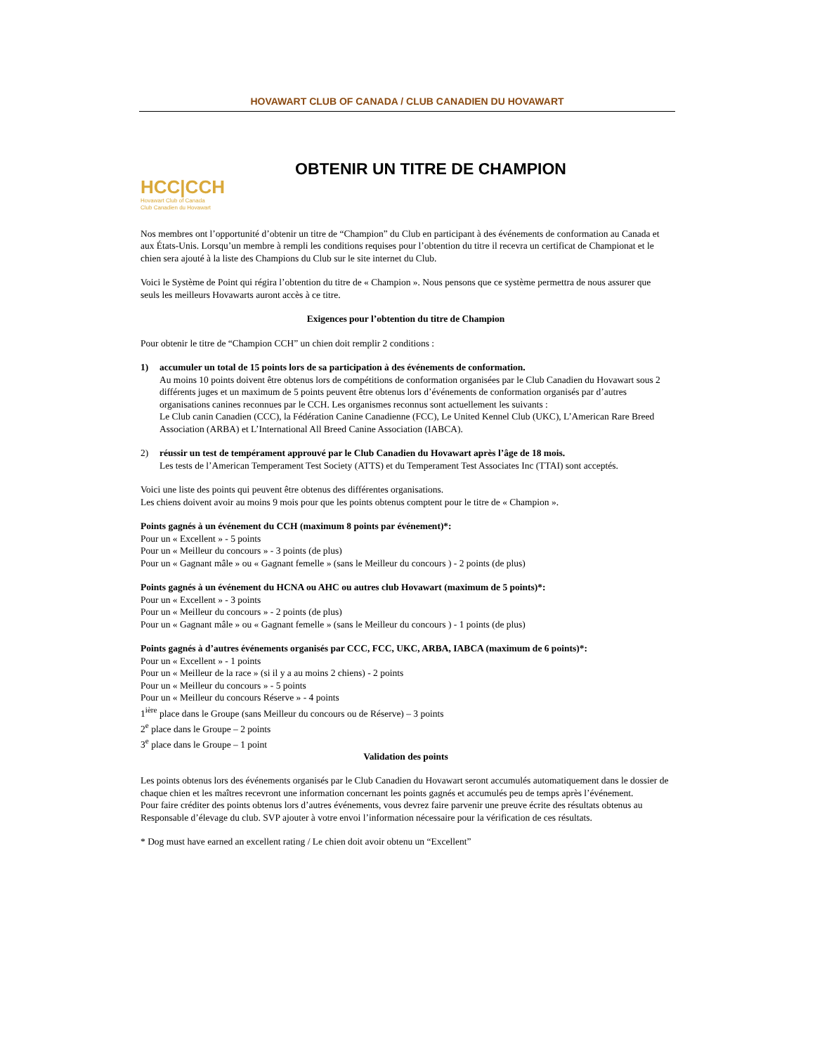HOVAWART CLUB OF CANADA / CLUB CANADIEN DU HOVAWART
HCC|CCH
Hovawart Club of Canada
Club Canadien du Hovawart
OBTENIR UN TITRE DE CHAMPION
Nos membres ont l’opportunité d’obtenir un titre de “Champion” du Club en participant à des événements de conformation au Canada et aux États-Unis. Lorsqu’un membre à rempli les conditions requises pour l’obtention du titre il recevra un certificat de Championat et le chien sera ajouté à la liste des Champions du Club sur le site internet du Club.
Voici le Système de Point qui régira l’obtention du titre de « Champion ». Nous pensons que ce système permettra de nous assurer que seuls les meilleurs Hovawarts auront accès à ce titre.
Exigences pour l’obtention du titre de Champion
Pour obtenir le titre de “Champion CCH” un chien doit remplir 2 conditions :
1) accumuler un total de 15 points lors de sa participation à des événements de conformation.
Au moins 10 points doivent être obtenus lors de compétitions de conformation organisées par le Club Canadien du Hovawart sous 2 différents juges et un maximum de 5 points peuvent être obtenus lors d’événements de conformation organisés par d’autres organisations canines reconnues par le CCH. Les organismes reconnus sont actuellement les suivants :
Le Club canin Canadien (CCC), la Fédération Canine Canadienne (FCC), Le United Kennel Club (UKC), L’American Rare Breed Association (ARBA) et L’International All Breed Canine Association (IABCA).
2) réussir un test de tempérament approuvé par le Club Canadien du Hovawart après l’âge de 18 mois.
Les tests de l’American Temperament Test Society (ATTS) et du Temperament Test Associates Inc (TTAI) sont acceptés.
Voici une liste des points qui peuvent être obtenus des différentes organisations.
Les chiens doivent avoir au moins 9 mois pour que les points obtenus comptent pour le titre de « Champion ».
Points gagnés à un événement du CCH (maximum 8 points par événement)*:
Pour un « Excellent » - 5 points
Pour un « Meilleur du concours » - 3 points (de plus)
Pour un « Gagnant mâle » ou « Gagnant femelle » (sans le Meilleur du concours ) - 2 points (de plus)
Points gagnés à un événement du HCNA ou AHC ou autres club Hovawart (maximum de 5 points)*:
Pour un « Excellent » - 3 points
Pour un « Meilleur du concours » - 2 points (de plus)
Pour un « Gagnant mâle » ou « Gagnant femelle » (sans le Meilleur du concours ) - 1 points (de plus)
Points gagnés à d’autres événements organisés par CCC, FCC, UKC, ARBA, IABCA (maximum de 6 points)*:
Pour un « Excellent » - 1 points
Pour un « Meilleur de la race » (si il y a au moins 2 chiens) - 2 points
Pour un « Meilleur du concours » - 5 points
Pour un « Meilleur du concours Réserve » - 4 points
1<sup>ière</sup> place dans le Groupe (sans Meilleur du concours ou de Réserve) – 3 points
2<sup>e</sup> place dans le Groupe – 2 points
3<sup>e</sup> place dans le Groupe – 1 point
Validation des points
Les points obtenus lors des événements organisés par le Club Canadien du Hovawart seront accumulés automatiquement dans le dossier de chaque chien et les maîtres recevront une information concernant les points gagnés et accumulés peu de temps après l’événement.
Pour faire créditer des points obtenus lors d’autres événements, vous devrez faire parvenir une preuve écrite des résultats obtenus au Responsable d’élevage du club. SVP ajouter à votre envoi l’information nécessaire pour la vérification de ces résultats.
* Dog must have earned an excellent rating / Le chien doit avoir obtenu un “Excellent”